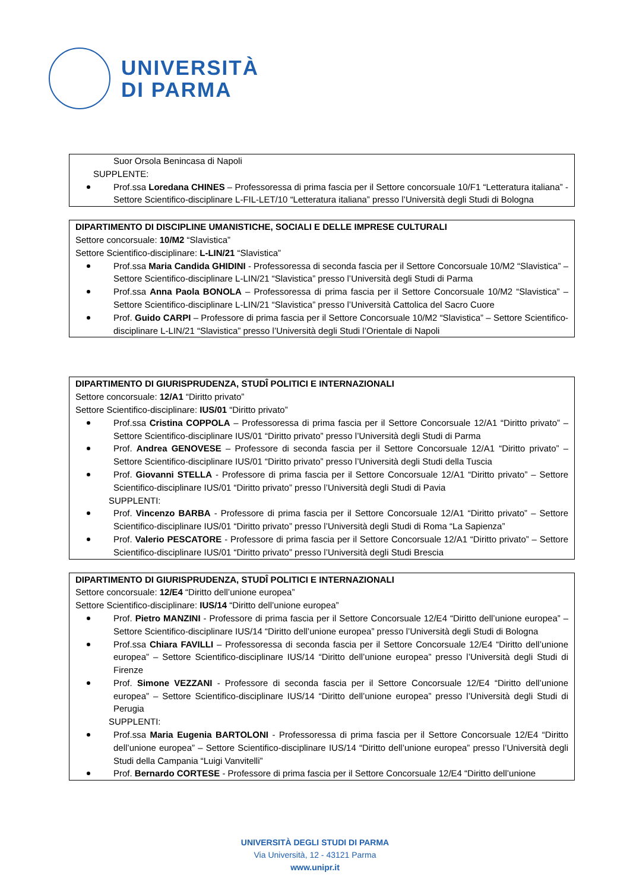UNIVERSITÀ
DI PARMA
Suor Orsola Benincasa di Napoli
SUPPLENTE:
Prof.ssa Loredana CHINES – Professoressa di prima fascia per il Settore concorsuale 10/F1 “Letteratura italiana” - Settore Scientifico-disciplinare L-FIL-LET/10 “Letteratura italiana” presso l’Università degli Studi di Bologna
DIPARTIMENTO DI DISCIPLINE UMANISTICHE, SOCIALI E DELLE IMPRESE CULTURALI
Settore concorsuale: 10/M2 “Slavistica”
Settore Scientifico-disciplinare: L-LIN/21 “Slavistica”
Prof.ssa Maria Candida GHIDINI - Professoressa di seconda fascia per il Settore Concorsuale 10/M2 “Slavistica” – Settore Scientifico-disciplinare L-LIN/21 “Slavistica” presso l’Università degli Studi di Parma
Prof.ssa Anna Paola BONOLA – Professoressa di prima fascia per il Settore Concorsuale 10/M2 “Slavistica” – Settore Scientifico-disciplinare L-LIN/21 “Slavistica” presso l’Università Cattolica del Sacro Cuore
Prof. Guido CARPI – Professore di prima fascia per il Settore Concorsuale 10/M2 “Slavistica” – Settore Scientifico-disciplinare L-LIN/21 “Slavistica” presso l’Università degli Studi l’Orientale di Napoli
DIPARTIMENTO DI GIURISPRUDENZA, STUDÎ POLITICI E INTERNAZIONALI
Settore concorsuale: 12/A1 “Diritto privato”
Settore Scientifico-disciplinare: IUS/01 “Diritto privato”
Prof.ssa Cristina COPPOLA – Professoressa di prima fascia per il Settore Concorsuale 12/A1 “Diritto privato” – Settore Scientifico-disciplinare IUS/01 “Diritto privato” presso l’Università degli Studi di Parma
Prof. Andrea GENOVESE – Professore di seconda fascia per il Settore Concorsuale 12/A1 “Diritto privato” – Settore Scientifico-disciplinare IUS/01 “Diritto privato” presso l’Università degli Studi della Tuscia
Prof. Giovanni STELLA - Professore di prima fascia per il Settore Concorsuale 12/A1 “Diritto privato” – Settore Scientifico-disciplinare IUS/01 “Diritto privato” presso l’Università degli Studi di Pavia
SUPPLENTI:
Prof. Vincenzo BARBA - Professore di prima fascia per il Settore Concorsuale 12/A1 “Diritto privato” – Settore Scientifico-disciplinare IUS/01 “Diritto privato” presso l’Università degli Studi di Roma “La Sapienza”
Prof. Valerio PESCATORE - Professore di prima fascia per il Settore Concorsuale 12/A1 “Diritto privato” – Settore Scientifico-disciplinare IUS/01 “Diritto privato” presso l’Università degli Studi Brescia
DIPARTIMENTO DI GIURISPRUDENZA, STUDÎ POLITICI E INTERNAZIONALI
Settore concorsuale: 12/E4 “Diritto dell’unione europea”
Settore Scientifico-disciplinare: IUS/14 “Diritto dell’unione europea”
Prof. Pietro MANZINI - Professore di prima fascia per il Settore Concorsuale 12/E4 “Diritto dell’unione europea” – Settore Scientifico-disciplinare IUS/14 “Diritto dell’unione europea” presso l’Università degli Studi di Bologna
Prof.ssa Chiara FAVILLI – Professoressa di seconda fascia per il Settore Concorsuale 12/E4 “Diritto dell’unione europea” – Settore Scientifico-disciplinare IUS/14 “Diritto dell’unione europea” presso l’Università degli Studi di Firenze
Prof. Simone VEZZANI - Professore di seconda fascia per il Settore Concorsuale 12/E4 “Diritto dell’unione europea” – Settore Scientifico-disciplinare IUS/14 “Diritto dell’unione europea” presso l’Università degli Studi di Perugia
SUPPLENTI:
Prof.ssa Maria Eugenia BARTOLONI - Professoressa di prima fascia per il Settore Concorsuale 12/E4 “Diritto dell’unione europea” – Settore Scientifico-disciplinare IUS/14 “Diritto dell’unione europea” presso l’Università degli Studi della Campania “Luigi Vanvitelli”
Prof. Bernardo CORTESE - Professore di prima fascia per il Settore Concorsuale 12/E4 “Diritto dell’unione
UNIVERSITÀ DEGLI STUDI DI PARMA
Via Università, 12 - 43121 Parma
www.unipr.it